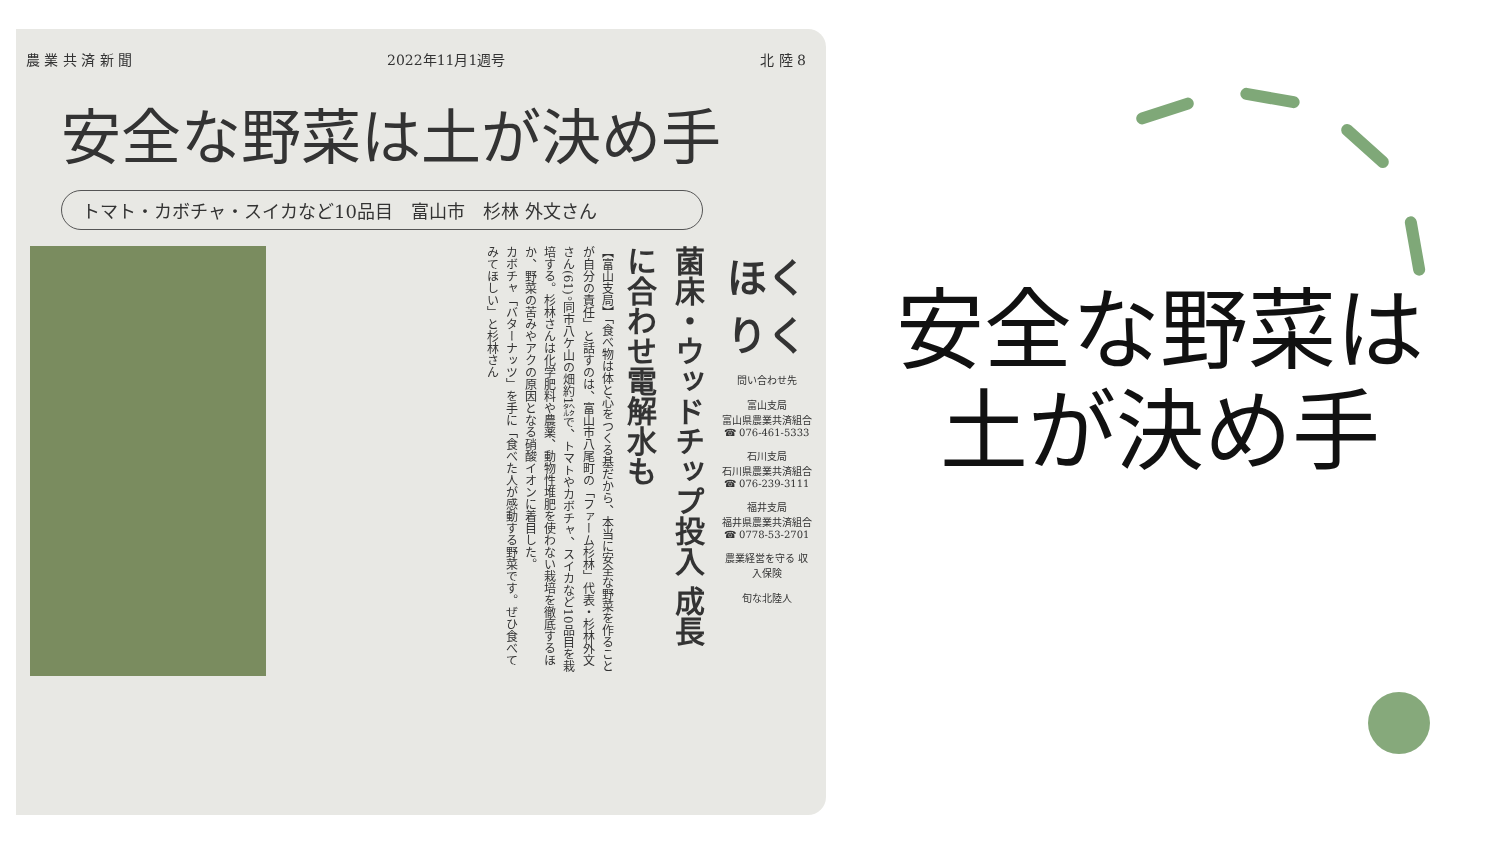農 業 共 済 新 聞 2022年11月1週号 北 陸 8
安全な野菜は土が決め手
トマト・カボチャ・スイカなど10品目　富山市　杉林 外文さん
菌床・ウッドチップ投入 成長に合わせ電解水も
【富山支局】「食べ物は体と心をつくる基だから、本当に安全な野菜を作ることが自分の責任」と話すのは、富山市八尾町の「ファーム杉林」代表・杉林外文さん(61)。同市八ケ山の畑約1㌶で、トマトやカボチャ、スイカなど10品目を栽培する。杉林さんは化学肥料や農薬、動物性堆肥を使わない栽培を徹底するほか、野菜の苦みやアクの原因となる硝酸イオンに着目した。
カボチャ「バターナッツ」を手に「食べた人が感動する野菜です。ぜひ食べてみてほしい」と杉林さん
ほくりく
問い合わせ先
富山支局
富山県農業共済組合
☎ 076-461-5333
石川支局
石川県農業共済組合
☎ 076-239-3111
福井支局
福井県農業共済組合
☎ 0778-53-2701
農業経営を守る 収入保険
旬な北陸人
安全な野菜は
土が決め手